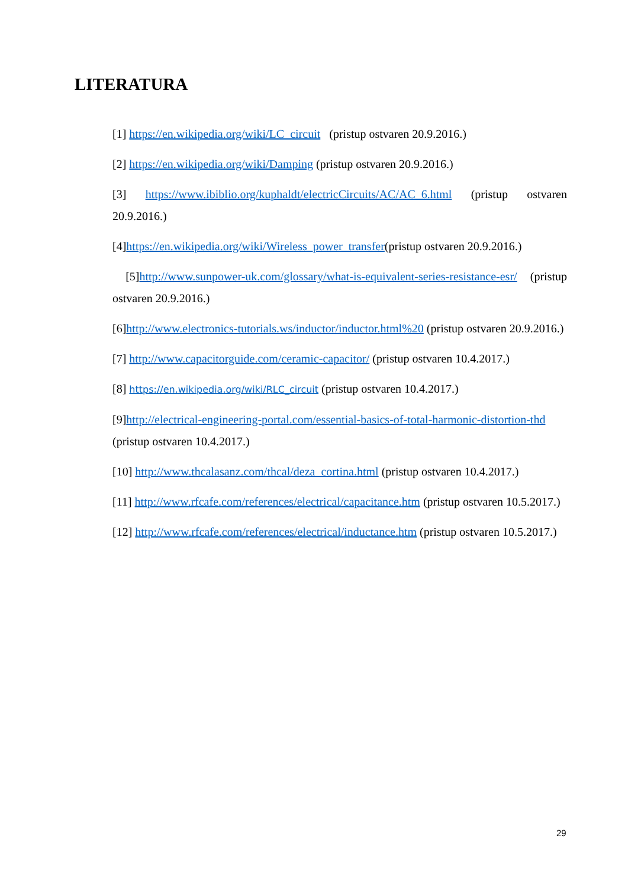LITERATURA
[1] https://en.wikipedia.org/wiki/LC_circuit (pristup ostvaren 20.9.2016.)
[2] https://en.wikipedia.org/wiki/Damping (pristup ostvaren 20.9.2016.)
[3] https://www.ibiblio.org/kuphaldt/electricCircuits/AC/AC_6.html (pristup ostvaren 20.9.2016.)
[4]https://en.wikipedia.org/wiki/Wireless_power_transfer(pristup ostvaren 20.9.2016.)
[5]http://www.sunpower-uk.com/glossary/what-is-equivalent-series-resistance-esr/ (pristup ostvaren 20.9.2016.)
[6]http://www.electronics-tutorials.ws/inductor/inductor.html%20 (pristup ostvaren 20.9.2016.)
[7] http://www.capacitorguide.com/ceramic-capacitor/ (pristup ostvaren 10.4.2017.)
[8] https://en.wikipedia.org/wiki/RLC_circuit (pristup ostvaren 10.4.2017.)
[9]http://electrical-engineering-portal.com/essential-basics-of-total-harmonic-distortion-thd (pristup ostvaren 10.4.2017.)
[10] http://www.thcalasanz.com/thcal/deza_cortina.html (pristup ostvaren 10.4.2017.)
[11] http://www.rfcafe.com/references/electrical/capacitance.htm (pristup ostvaren 10.5.2017.)
[12] http://www.rfcafe.com/references/electrical/inductance.htm (pristup ostvaren 10.5.2017.)
29